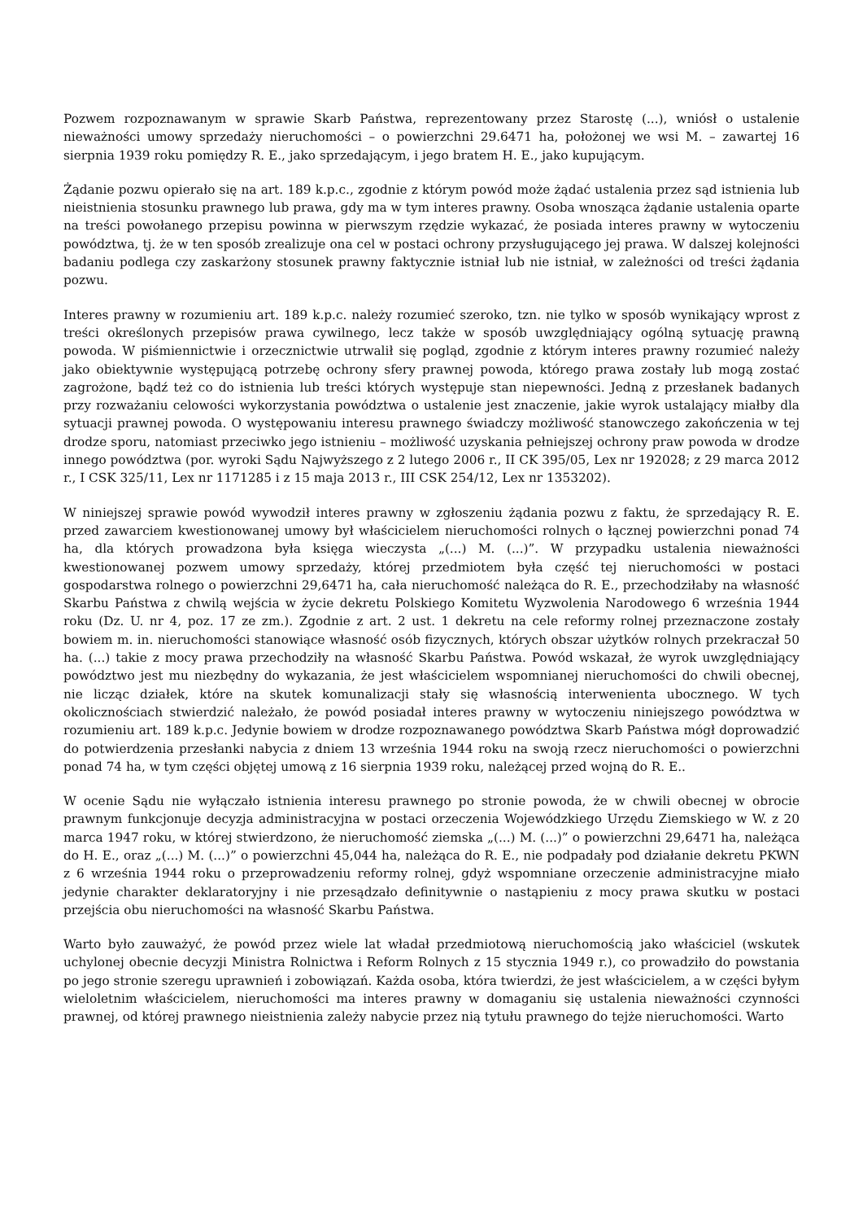Pozwem rozpoznawanym w sprawie Skarb Państwa, reprezentowany przez Starostę (...), wniósł o ustalenie nieważności umowy sprzedaży nieruchomości – o powierzchni 29.6471 ha, położonej we wsi M. – zawartej 16 sierpnia 1939 roku pomiędzy R. E., jako sprzedającym, i jego bratem H. E., jako kupującym.
Żądanie pozwu opierało się na art. 189 k.p.c., zgodnie z którym powód może żądać ustalenia przez sąd istnienia lub nieistnienia stosunku prawnego lub prawa, gdy ma w tym interes prawny. Osoba wnosząca żądanie ustalenia oparte na treści powołanego przepisu powinna w pierwszym rzędzie wykazać, że posiada interes prawny w wytoczeniu powództwa, tj. że w ten sposób zrealizuje ona cel w postaci ochrony przysługującego jej prawa. W dalszej kolejności badaniu podlega czy zaskarżony stosunek prawny faktycznie istniał lub nie istniał, w zależności od treści żądania pozwu.
Interes prawny w rozumieniu art. 189 k.p.c. należy rozumieć szeroko, tzn. nie tylko w sposób wynikający wprost z treści określonych przepisów prawa cywilnego, lecz także w sposób uwzględniający ogólną sytuację prawną powoda. W piśmiennictwie i orzecznictwie utrwalił się pogląd, zgodnie z którym interes prawny rozumieć należy jako obiektywnie występującą potrzebę ochrony sfery prawnej powoda, którego prawa zostały lub mogą zostać zagrożone, bądź też co do istnienia lub treści których występuje stan niepewności. Jedną z przesłanek badanych przy rozważaniu celowości wykorzystania powództwa o ustalenie jest znaczenie, jakie wyrok ustalający miałby dla sytuacji prawnej powoda. O występowaniu interesu prawnego świadczy możliwość stanowczego zakończenia w tej drodze sporu, natomiast przeciwko jego istnieniu – możliwość uzyskania pełniejszej ochrony praw powoda w drodze innego powództwa (por. wyroki Sądu Najwyższego z 2 lutego 2006 r., II CK 395/05, Lex nr 192028; z 29 marca 2012 r., I CSK 325/11, Lex nr 1171285 i z 15 maja 2013 r., III CSK 254/12, Lex nr 1353202).
W niniejszej sprawie powód wywodził interes prawny w zgłoszeniu żądania pozwu z faktu, że sprzedający R. E. przed zawarciem kwestionowanej umowy był właścicielem nieruchomości rolnych o łącznej powierzchni ponad 74 ha, dla których prowadzona była księga wieczysta „(...) M. (...)”. W przypadku ustalenia nieważności kwestionowanej pozwem umowy sprzedaży, której przedmiotem była część tej nieruchomości w postaci gospodarstwa rolnego o powierzchni 29,6471 ha, cała nieruchomość należąca do R. E., przechodziłaby na własność Skarbu Państwa z chwilą wejścia w życie dekretu Polskiego Komitetu Wyzwolenia Narodowego 6 września 1944 roku (Dz. U. nr 4, poz. 17 ze zm.). Zgodnie z art. 2 ust. 1 dekretu na cele reformy rolnej przeznaczone zostały bowiem m. in. nieruchomości stanowiące własność osób fizycznych, których obszar użytków rolnych przekraczał 50 ha. (...) takie z mocy prawa przechodziły na własność Skarbu Państwa. Powód wskazał, że wyrok uwzględniający powództwo jest mu niezbędny do wykazania, że jest właścicielem wspomnianej nieruchomości do chwili obecnej, nie licząc działek, które na skutek komunalizacji stały się własnością interwenienta ubocznego. W tych okolicznościach stwierdzić należało, że powód posiadał interes prawny w wytoczeniu niniejszego powództwa w rozumieniu art. 189 k.p.c. Jedynie bowiem w drodze rozpoznawanego powództwa Skarb Państwa mógł doprowadzić do potwierdzenia przesłanki nabycia z dniem 13 września 1944 roku na swoją rzecz nieruchomości o powierzchni ponad 74 ha, w tym części objętej umową z 16 sierpnia 1939 roku, należącej przed wojną do R. E..
W ocenie Sądu nie wyłączało istnienia interesu prawnego po stronie powoda, że w chwili obecnej w obrocie prawnym funkcjonuje decyzja administracyjna w postaci orzeczenia Wojewódzkiego Urzędu Ziemskiego w W. z 20 marca 1947 roku, w której stwierdzono, że nieruchomość ziemska „(...) M. (...)” o powierzchni 29,6471 ha, należąca do H. E., oraz „(...) M. (...)” o powierzchni 45,044 ha, należąca do R. E., nie podpadały pod działanie dekretu PKWN z 6 września 1944 roku o przeprowadzeniu reformy rolnej, gdyż wspomniane orzeczenie administracyjne miało jedynie charakter deklaratoryjny i nie przesądzało definitywnie o nastąpieniu z mocy prawa skutku w postaci przejścia obu nieruchomości na własność Skarbu Państwa.
Warto było zauważyć, że powód przez wiele lat władał przedmiotową nieruchomością jako właściciel (wskutek uchylonej obecnie decyzji Ministra Rolnictwa i Reform Rolnych z 15 stycznia 1949 r.), co prowadziło do powstania po jego stronie szeregu uprawnień i zobowiązań. Każda osoba, która twierdzi, że jest właścicielem, a w części byłym wieloletnim właścicielem, nieruchomości ma interes prawny w domaganiu się ustalenia nieważności czynności prawnej, od której prawnego nieistnienia zależy nabycie przez nią tytułu prawnego do tejże nieruchomości. Warto